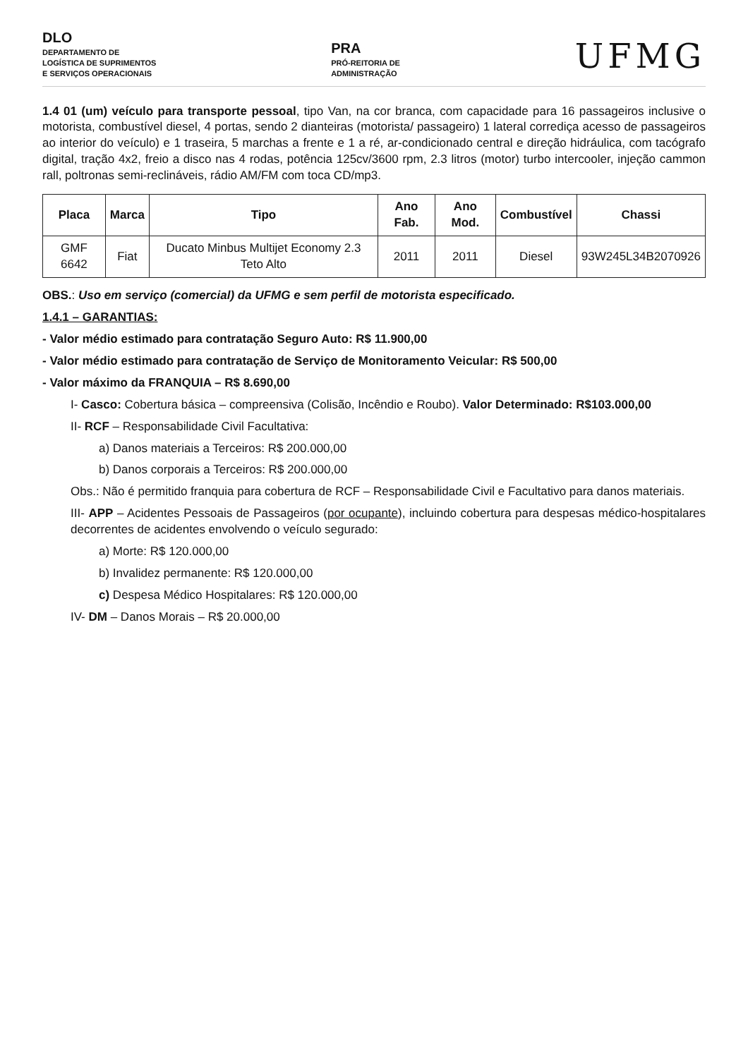DLO
DEPARTAMENTO DE
LOGÍSTICA DE SUPRIMENTOS
E SERVIÇOS OPERACIONAIS
PRA
PRÓ-REITORIA DE
ADMINISTRAÇÃO
UFMG
1.4 01 (um) veículo para transporte pessoal, tipo Van, na cor branca, com capacidade para 16 passageiros inclusive o motorista, combustível diesel, 4 portas, sendo 2 dianteiras (motorista/ passageiro) 1 lateral corrediça acesso de passageiros ao interior do veículo) e 1 traseira, 5 marchas a frente e 1 a ré, ar-condicionado central e direção hidráulica, com tacógrafo digital, tração 4x2, freio a disco nas 4 rodas, potência 125cv/3600 rpm, 2.3 litros (motor) turbo intercooler, injeção cammon rall, poltronas semi-reclináveis, rádio AM/FM com toca CD/mp3.
| Placa | Marca | Tipo | Ano Fab. | Ano Mod. | Combustível | Chassi |
| --- | --- | --- | --- | --- | --- | --- |
| GMF 6642 | Fiat | Ducato Minbus Multijet Economy 2.3 Teto Alto | 2011 | 2011 | Diesel | 93W245L34B2070926 |
OBS.: Uso em serviço (comercial) da UFMG e sem perfil de motorista especificado.
1.4.1 – GARANTIAS:
- Valor médio estimado para contratação Seguro Auto: R$ 11.900,00
- Valor médio estimado para contratação de Serviço de Monitoramento Veicular: R$ 500,00
- Valor máximo da FRANQUIA – R$ 8.690,00
I- Casco: Cobertura básica – compreensiva (Colisão, Incêndio e Roubo). Valor Determinado: R$103.000,00
II- RCF – Responsabilidade Civil Facultativa:
a) Danos materiais a Terceiros: R$ 200.000,00
b) Danos corporais a Terceiros: R$ 200.000,00
Obs.: Não é permitido franquia para cobertura de RCF – Responsabilidade Civil e Facultativo para danos materiais.
III- APP – Acidentes Pessoais de Passageiros (por ocupante), incluindo cobertura para despesas médico-hospitalares decorrentes de acidentes envolvendo o veículo segurado:
a) Morte: R$ 120.000,00
b) Invalidez permanente: R$ 120.000,00
c) Despesa Médico Hospitalares: R$ 120.000,00
IV- DM – Danos Morais – R$ 20.000,00